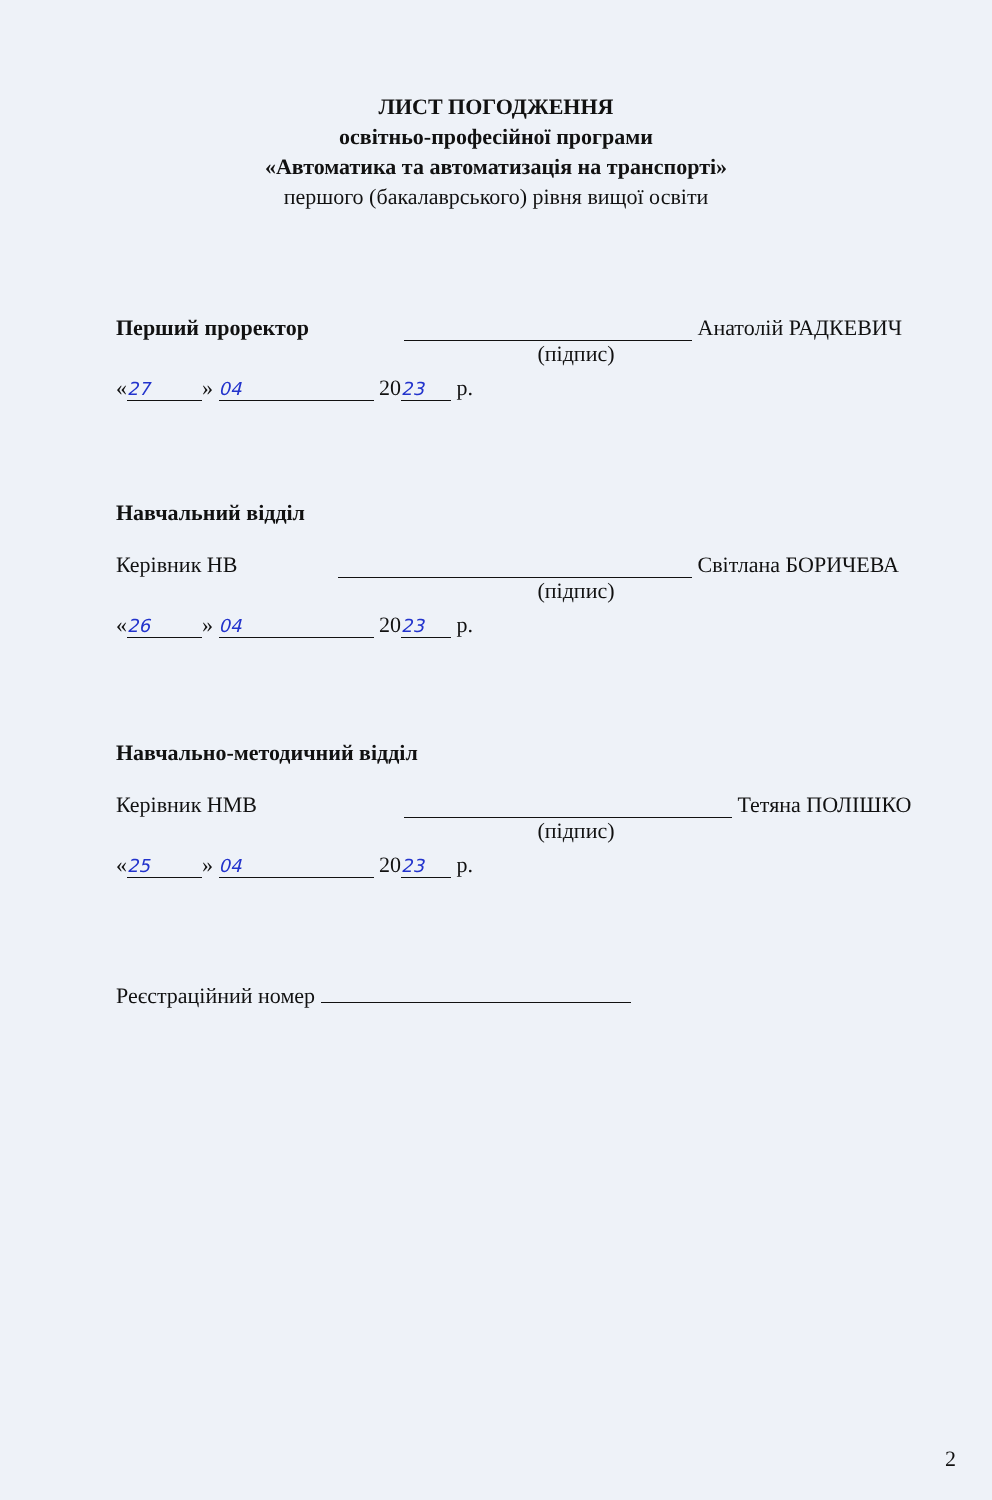ЛИСТ ПОГОДЖЕННЯ
освітньо-професійної програми
«Автоматика та автоматизація на транспорті»
першого (бакалаврського) рівня вищої освіти
Перший проректор Анатолій РАДКЕВИЧ
(підпис)
« 27 » 04 20 23 р.
Навчальний відділ
Керівник НВ Світлана БОРИЧЕВА
(підпис)
« 26 » 04 20 23 р.
Навчально-методичний відділ
Керівник НМВ Тетяна ПОЛІШКО
(підпис)
« 25 » 04 20 23 р.
Реєстраційний номер
2